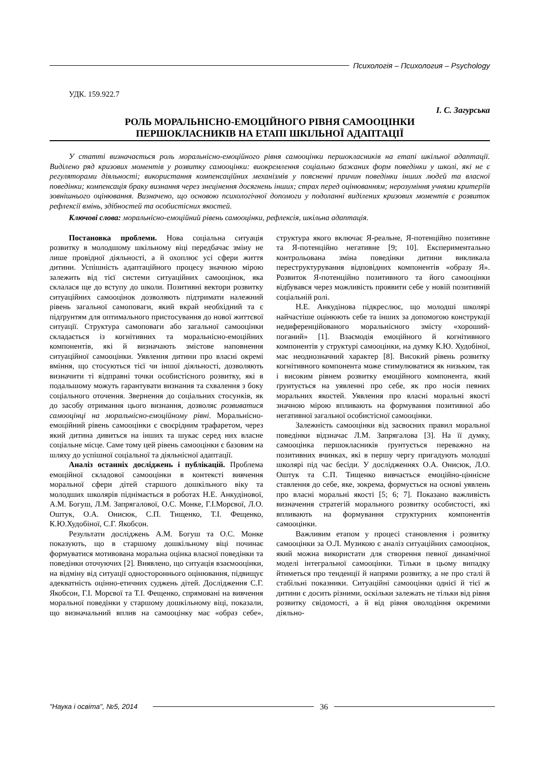Психологія – Психология – Psychology
УДК. 159.922.7
І. С. Загурська
РОЛЬ МОРАЛЬНІСНО-ЕМОЦІЙНОГО РІВНЯ САМООЦІНКИ
ПЕРШОКЛАСНИКІВ НА ЕТАПІ ШКІЛЬНОЇ АДАПТАЦІЇ
У статті визначається роль моральнісно-емоційного рівня самооцінки першокласників на етапі шкільної адаптації. Виділено ряд кризових моментів у розвитку самооцінки: виокремлення соціально бажаних форм поведінки у школі, які не є регуляторами діяльності; використання компенсаційних механізмів у поясненні причин поведінки інших людей та власної поведінки; компенсація браку визнання через знецінення досягнень інших; страх перед оцінюванням; нерозуміння учнями критеріїв зовнішнього оцінювання. Визначено, що основою психологічної допомоги у подоланні виділених кризових моментів є розвиток рефлексії вмінь, здібностей та особистісних якостей.
Ключові слова: моральнісно-емоційний рівень самооцінки, рефлексія, шкільна адаптація.
Постановка проблеми. Нова соціальна ситуація розвитку в молодшому шкільному віці передбачає зміну не лише провідної діяльності, а й охоплює усі сфери життя дитини. Успішність адаптаційного процесу значною мірою залежить від тієї системи ситуаційних самооцінок, яка склалася ще до вступу до школи. Позитивні вектори розвитку ситуаційних самооцінок дозволяють підтримати належний рівень загальної самоповаги, який вкрай необхідний та є підґрунтям для оптимального пристосування до нової життєвої ситуації. Структура самоповаги або загальної самооцінки складається із когнітивних та моральнісно-емоційних компонентів, які й визначають змістове наповнення ситуаційної самооцінки. Уявлення дитини про власні окремі вміння, що стосуються тієї чи іншої діяльності, дозволяють визначити ті відправні точки особистісного розвитку, які в подальшому можуть гарантувати визнання та схвалення з боку соціального оточення. Звернення до соціальних стосунків, як до засобу отримання цього визнання, дозволяє розвиватися самооцінці на моральнісно-емоційному рівні. Моральнісно-емоційний рівень самооцінки є своєрідним трафаретом, через який дитина дивиться на інших та шукає серед них власне соціальне місце. Саме тому цей рівень самооцінки є базовим на шляху до успішної соціальної та діяльнісної адаптації.
Аналіз останніх досліджень і публікацій. Проблема емоційної складової самооцінки в контексті вивчення моральної сфери дітей старшого дошкільного віку та молодших школярів піднімається в роботах Н.Е. Анкудінової, А.М. Богуш, Л.М. Запрягалової, О.С. Монке, Г.І.Морєвої, Л.О. Оштук, О.А. Онисюк, С.П. Тищенко, Т.І. Фещенко, К.Ю.Худобіної, С.Г. Якобсон.
Результати досліджень А.М. Богуш та О.С. Монке показують, що в старшому дошкільному віці починає формуватися мотивована моральна оцінка власної поведінки та поведінки оточуючих [2]. Виявлено, що ситуація взаємооцінки, на відміну від ситуації одностороннього оцінювання, підвищує адекватність оцінно-етичних суджень дітей. Дослідження С.Г. Якобсон, Г.І. Морєвої та Т.І. Фещенко, спрямовані на вивчення моральної поведінки у старшому дошкільному віці, показали, що визначальний вплив на самооцінку має «образ себе», структура якого включає Я-реальне, Я-потенційно позитивне та Я-потенційно негативне [9; 10]. Експериментально контрольована зміна поведінки дитини викликала переструктурування відповідних компонентів «образу Я». Розвиток Я-потенційно позитивного та його самооцінки відбувався через можливість проявити себе у новій позитивній соціальній ролі.
Н.Е. Анкудінова підкреслює, що молодші школярі найчастіше оцінюють себе та інших за допомогою конструкції недиференційованого моральнісного змісту «хороший-поганий» [1]. Взаємодія емоційного й когнітивного компонентів у структурі самооцінки, на думку К.Ю. Худобіної, має неоднозначний характер [8]. Високий рівень розвитку когнітивного компонента може стимулюватися як низьким, так і високим рівнем розвитку емоційного компонента, який ґрунтується на уявленні про себе, як про носія певних моральних якостей. Уявлення про власні моральні якості значною мірою впливають на формування позитивної або негативної загальної особистісної самооцінки.
Залежність самооцінки від засвоєних правил моральної поведінки відзначає Л.М. Запрягалова [3]. На її думку, самооцінка першокласників ґрунтується переважно на позитивних вчинках, які в першу чергу пригадують молодші школярі під час бесіди. У дослідженнях О.А. Онисюк, Л.О. Оштук та С.П. Тищенко вивчається емоційно-ціннісне ставлення до себе, яке, зокрема, формується на основі уявлень про власні моральні якості [5; 6; 7]. Показано важливість визначення стратегій морального розвитку особистості, які впливають на формування структурних компонентів самооцінки.
Важливим етапом у процесі становлення і розвитку самооцінки за О.Л. Музикою є аналіз ситуаційних самооцінок, який можна використати для створення певної динамічної моделі інтегральної самооцінки. Тільки в цьому випадку йтиметься про тенденції й напрями розвитку, а не про сталі й стабільні показники. Ситуаційні самооцінки однієї й тієї ж дитини є досить різними, оскільки залежать не тільки від рівня розвитку свідомості, а й від рівня оволодіння окремими діяльно-
"Наука і освіта", №5, 2014 36